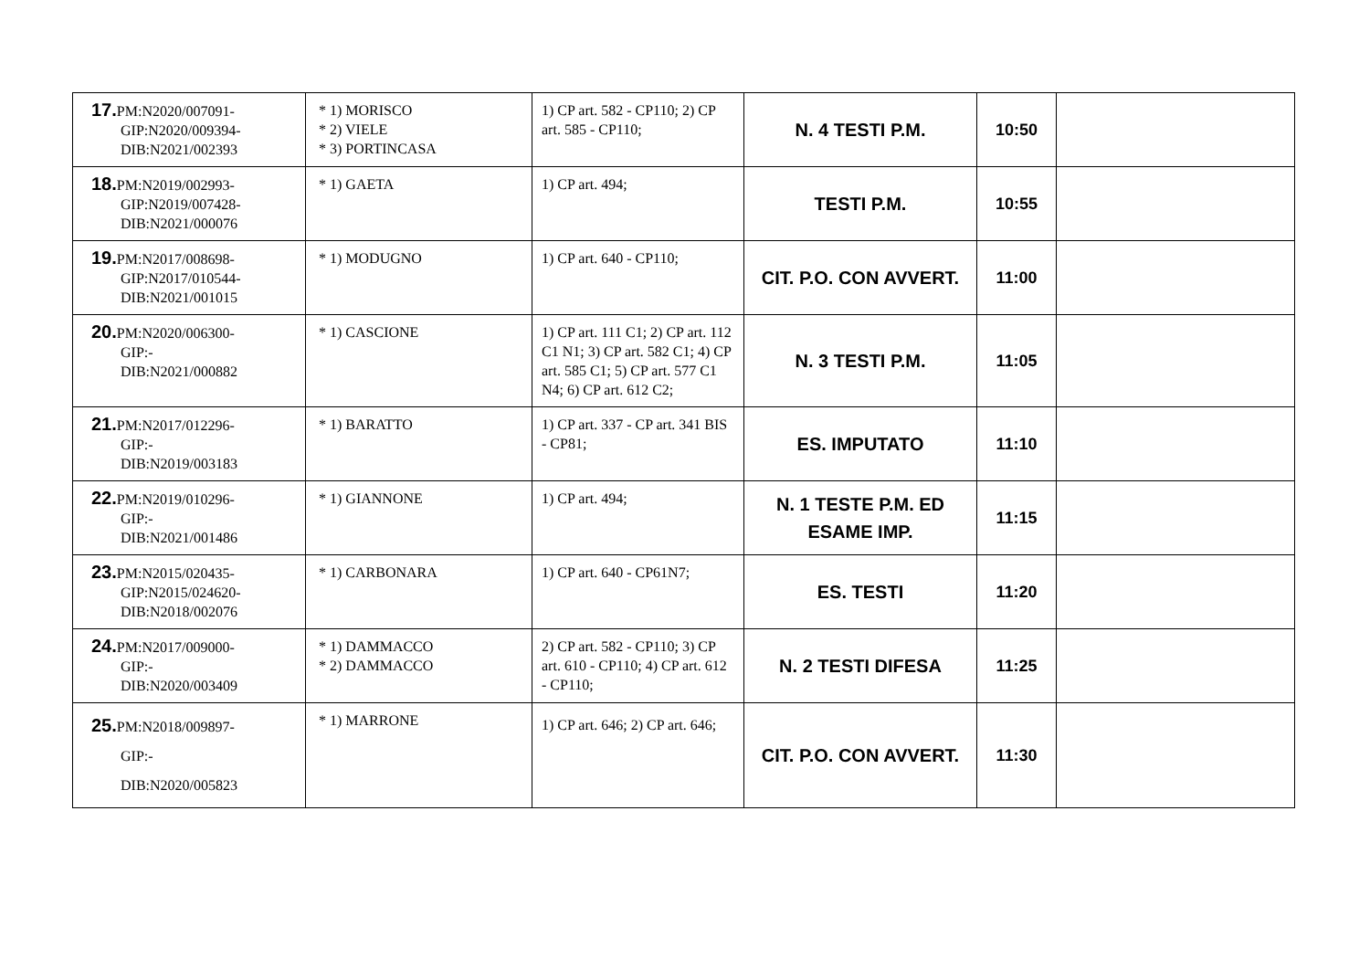| 17. PM:N2020/007091- GIP:N2020/009394- DIB:N2021/002393 | * 1) MORISCO * 2) VIELE * 3) PORTINCASA | 1) CP art. 582 - CP110; 2) CP art. 585 - CP110; | N. 4 TESTI P.M. | 10:50 | |
| 18. PM:N2019/002993- GIP:N2019/007428- DIB:N2021/000076 | * 1) GAETA | 1) CP art. 494; | TESTI P.M. | 10:55 | |
| 19. PM:N2017/008698- GIP:N2017/010544- DIB:N2021/001015 | * 1) MODUGNO | 1) CP art. 640 - CP110; | CIT. P.O. CON AVVERT. | 11:00 | |
| 20. PM:N2020/006300- GIP:- DIB:N2021/000882 | * 1) CASCIONE | 1) CP art. 111 C1; 2) CP art. 112 C1 N1; 3) CP art. 582 C1; 4) CP art. 585 C1; 5) CP art. 577 C1 N4; 6) CP art. 612 C2; | N. 3 TESTI P.M. | 11:05 | |
| 21. PM:N2017/012296- GIP:- DIB:N2019/003183 | * 1) BARATTO | 1) CP art. 337 - CP art. 341 BIS - CP81; | ES. IMPUTATO | 11:10 | |
| 22. PM:N2019/010296- GIP:- DIB:N2021/001486 | * 1) GIANNONE | 1) CP art. 494; | N. 1 TESTE P.M. ED ESAME IMP. | 11:15 | |
| 23. PM:N2015/020435- GIP:N2015/024620- DIB:N2018/002076 | * 1) CARBONARA | 1) CP art. 640 - CP61N7; | ES. TESTI | 11:20 | |
| 24. PM:N2017/009000- GIP:- DIB:N2020/003409 | * 1) DAMMACCO * 2) DAMMACCO | 2) CP art. 582 - CP110; 3) CP art. 610 - CP110; 4) CP art. 612 - CP110; | N. 2 TESTI DIFESA | 11:25 | |
| 25. PM:N2018/009897- GIP:- DIB:N2020/005823 | * 1) MARRONE | 1) CP art. 646; 2) CP art. 646; | CIT. P.O. CON AVVERT. | 11:30 | |